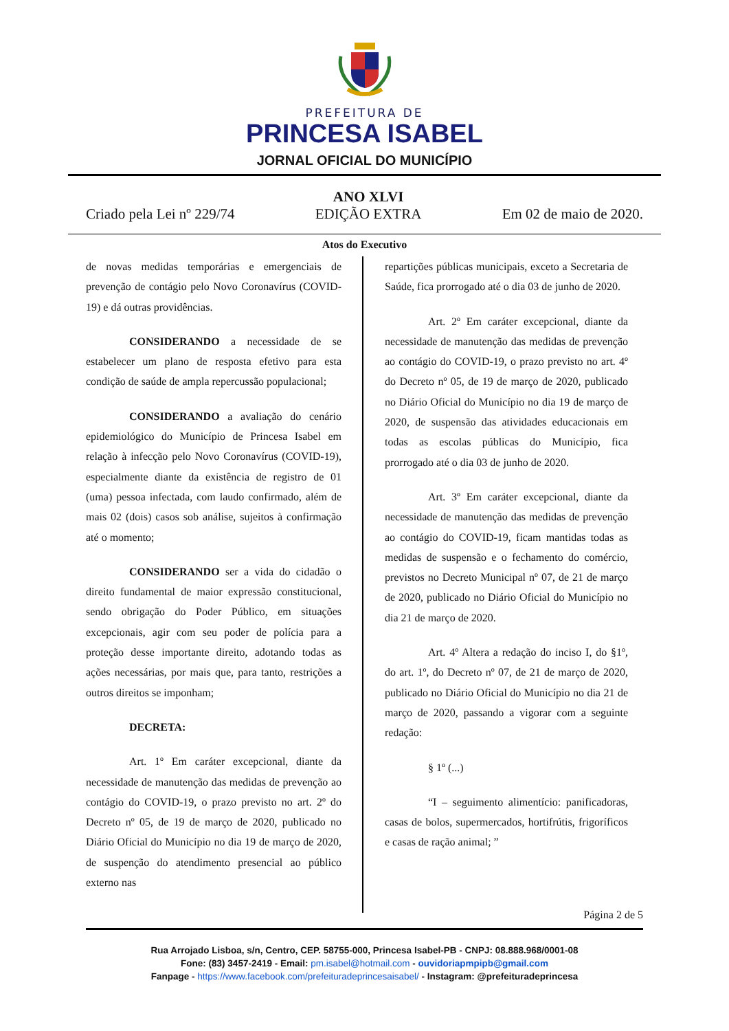PREFEITURA DE
PRINCESA ISABEL
JORNAL OFICIAL DO MUNICÍPIO
Criado pela Lei nº 229/74 ANO XLVI
EDIÇÃO EXTRA Em 02 de maio de 2020.
Atos do Executivo
de novas medidas temporárias e emergenciais de prevenção de contágio pelo Novo Coronavírus (COVID-19) e dá outras providências.
CONSIDERANDO a necessidade de se estabelecer um plano de resposta efetivo para esta condição de saúde de ampla repercussão populacional;
CONSIDERANDO a avaliação do cenário epidemiológico do Município de Princesa Isabel em relação à infecção pelo Novo Coronavírus (COVID-19), especialmente diante da existência de registro de 01 (uma) pessoa infectada, com laudo confirmado, além de mais 02 (dois) casos sob análise, sujeitos à confirmação até o momento;
CONSIDERANDO ser a vida do cidadão o direito fundamental de maior expressão constitucional, sendo obrigação do Poder Público, em situações excepcionais, agir com seu poder de polícia para a proteção desse importante direito, adotando todas as ações necessárias, por mais que, para tanto, restrições a outros direitos se imponham;
DECRETA:
Art. 1º Em caráter excepcional, diante da necessidade de manutenção das medidas de prevenção ao contágio do COVID-19, o prazo previsto no art. 2º do Decreto nº 05, de 19 de março de 2020, publicado no Diário Oficial do Município no dia 19 de março de 2020, de suspenção do atendimento presencial ao público externo nas
repartições públicas municipais, exceto a Secretaria de Saúde, fica prorrogado até o dia 03 de junho de 2020.
Art. 2º Em caráter excepcional, diante da necessidade de manutenção das medidas de prevenção ao contágio do COVID-19, o prazo previsto no art. 4º do Decreto nº 05, de 19 de março de 2020, publicado no Diário Oficial do Município no dia 19 de março de 2020, de suspensão das atividades educacionais em todas as escolas públicas do Município, fica prorrogado até o dia 03 de junho de 2020.
Art. 3º Em caráter excepcional, diante da necessidade de manutenção das medidas de prevenção ao contágio do COVID-19, ficam mantidas todas as medidas de suspensão e o fechamento do comércio, previstos no Decreto Municipal nº 07, de 21 de março de 2020, publicado no Diário Oficial do Município no dia 21 de março de 2020.
Art. 4º Altera a redação do inciso I, do §1º, do art. 1º, do Decreto nº 07, de 21 de março de 2020, publicado no Diário Oficial do Município no dia 21 de março de 2020, passando a vigorar com a seguinte redação:
§ 1º (...)
“I – seguimento alimentício: panificadoras, casas de bolos, supermercados, hortifrútis, frigoríficos e casas de ração animal; ”
Página 2 de 5
Rua Arrojado Lisboa, s/n, Centro, CEP. 58755-000, Princesa Isabel-PB - CNPJ: 08.888.968/0001-08
Fone: (83) 3457-2419 - Email: pm.isabel@hotmail.com - ouvidoriapmpipb@gmail.com
Fanpage - https://www.facebook.com/prefeituradeprincesaisabel/ - Instagram: @prefeituradeprincesa